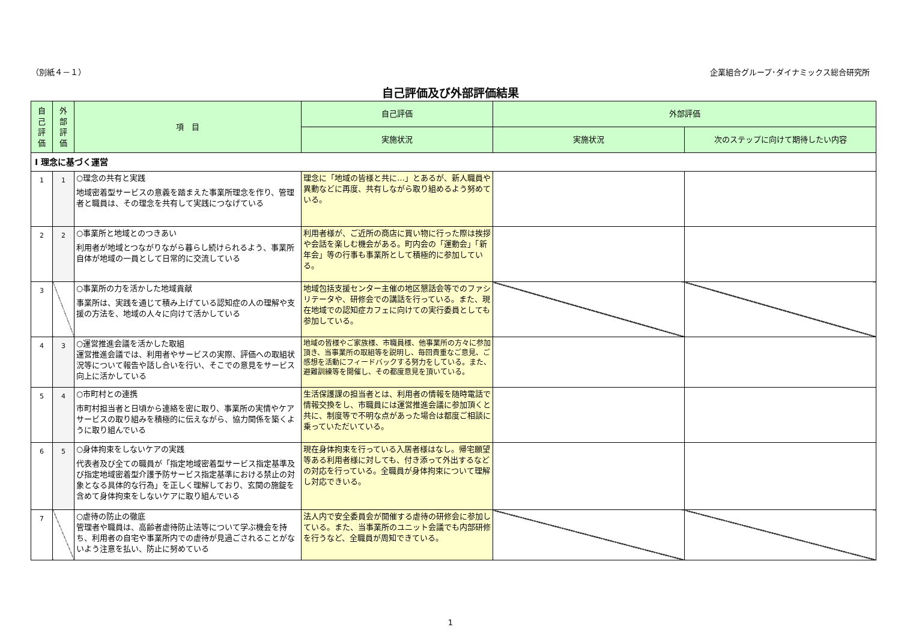（別紙４－１） 企業組合グループ･ダイナミックス総合研究所
自己評価及び外部評価結果
| 自 己 評 価 | 外 部 評 価 | 項 目 | 自己評価 | 外部評価 | |
| --- | --- | --- | --- | --- | --- |
| | | | 実施状況 | 実施状況 | 次のステップに向けて期待したい内容 |
| Ⅰ 理念に基づく運営 | | | | | |
| 1 | 1 | ○理念の共有と実践 地域密着型サービスの意義を踏まえた事業所理念を作り、管理者と職員は、その理念を共有して実践につなげている | 理念に「地域の皆様と共に…」とあるが、新人職員や異動などに再度、共有しながら取り組めるよう努めている。 | | |
| 2 | 2 | ○事業所と地域とのつきあい 利用者が地域とつながりながら暮らし続けられるよう、事業所自体が地域の一員として日常的に交流している | 利用者様が、ご近所の商店に買い物に行った際は挨拶や会話を楽しむ機会がある。町内会の「運動会」「新年会」等の行事も事業所として積極的に参加している。 | | |
| 3 | | ○事業所の力を活かした地域貢献 事業所は、実践を通じて積み上げている認知症の人の理解や支援の方法を、地域の人々に向けて活かしている | 地域包括支援センター主催の地区懇話会等でのファシリテータや、研修会での講話を行っている。また、現在地域での認知症カフェに向けての実行委員としても参加している。 | | |
| 4 | 3 | ○運営推進会議を活かした取組 運営推進会議では、利用者やサービスの実際、評価への取組状況等について報告や話し合いを行い、そこでの意見をサービス向上に活かしている | 地域の皆様やご家族様、市職員様、他事業所の方々に参加頂き、当事業所の取組等を説明し、毎回貴重なご意見、ご感想を活動にフィードバックする努力をしている。また、避難訓練等を開催し、その都度意見を頂いている。 | | |
| 5 | 4 | ○市町村との連携 市町村担当者と日頃から連絡を密に取り、事業所の実情やケアサービスの取り組みを積極的に伝えながら、協力関係を築くように取り組んでいる | 生活保護課の担当者とは、利用者の情報を随時電話で情報交換をし、市職員には運営推進会議に参加頂くと共に、制度等で不明な点があった場合は都度ご相談に乗っていただいている。 | | |
| 6 | 5 | ○身体拘束をしないケアの実践 代表者及び全ての職員が「指定地域密着型サービス指定基準及び指定地域密着型介護予防サービス指定基準における禁止の対象となる具体的な行為」を正しく理解しており、玄関の施錠を含めて身体拘束をしないケアに取り組んでいる | 現在身体拘束を行っている入居者様はなし。帰宅願望等ある利用者様に対しても、付き添って外出するなどの対応を行っている。全職員が身体拘束について理解し対応できいる。 | | |
| 7 | | ○虐待の防止の徹底 管理者や職員は、高齢者虐待防止法等について学ぶ機会を持ち、利用者の自宅や事業所内での虐待が見過ごされることがないよう注意を払い、防止に努めている | 法人内で安全委員会が開催する虐待の研修会に参加している。また、当事業所のユニット会議でも内部研修を行うなど、全職員が周知できている。 | | |
1